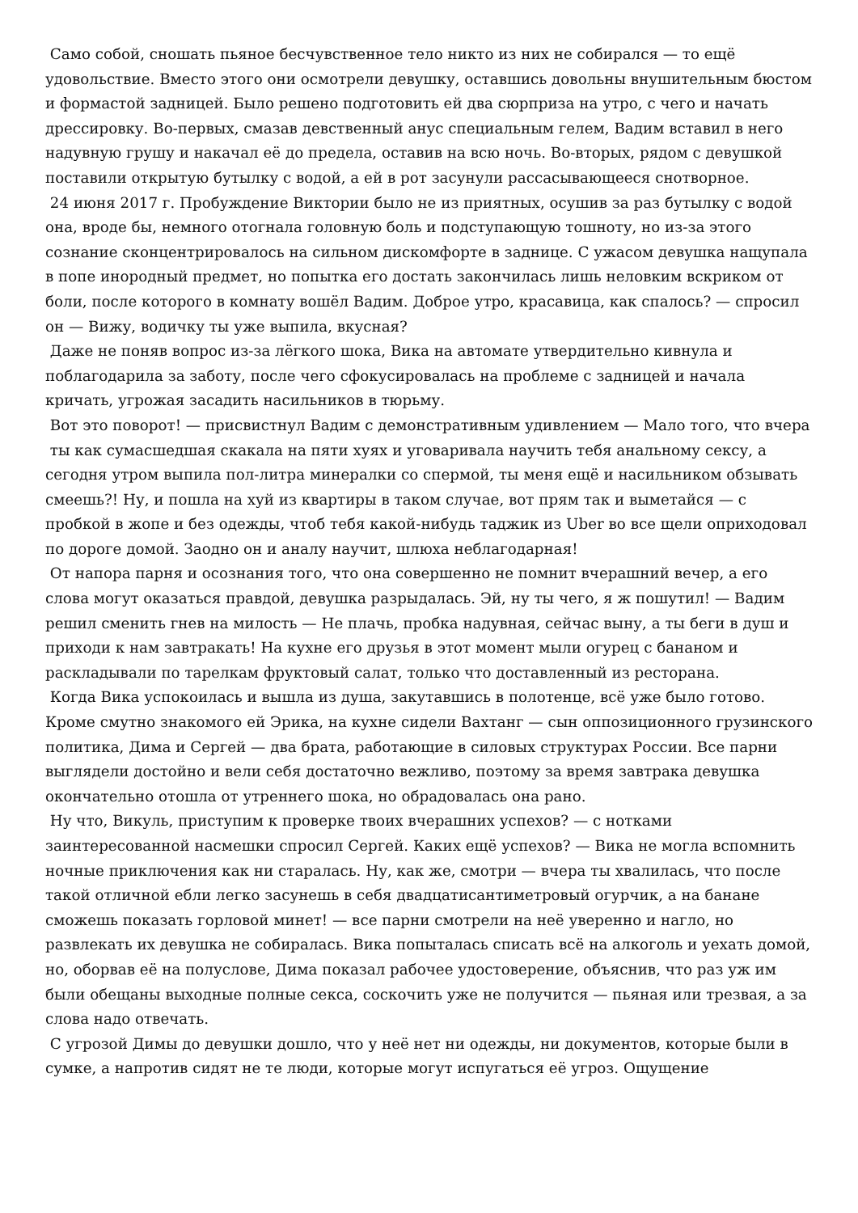Само собой, сношать пьяное бесчувственное тело никто из них не собирался — то ещё удовольствие. Вместо этого они осмотрели девушку, оставшись довольны внушительным бюстом и формастой задницей. Было решено подготовить ей два сюрприза на утро, с чего и начать дрессировку. Во-первых, смазав девственный анус специальным гелем, Вадим вставил в него надувную грушу и накачал её до предела, оставив на всю ночь. Во-вторых, рядом с девушкой поставили открытую бутылку с водой, а ей в рот засунули рассасывающееся снотворное.
24 июня 2017 г. Пробуждение Виктории было не из приятных, осушив за раз бутылку с водой она, вроде бы, немного отогнала головную боль и подступающую тошноту, но из-за этого сознание сконцентрировалось на сильном дискомфорте в заднице. С ужасом девушка нащупала в попе инородный предмет, но попытка его достать закончилась лишь неловким вскриком от боли, после которого в комнату вошёл Вадим. Доброе утро, красавица, как спалось? — спросил он — Вижу, водичку ты уже выпила, вкусная?
Даже не поняв вопрос из-за лёгкого шока, Вика на автомате утвердительно кивнула и поблагодарила за заботу, после чего сфокусировалась на проблеме с задницей и начала кричать, угрожая засадить насильников в тюрьму.
Вот это поворот! — присвистнул Вадим с демонстративным удивлением — Мало того, что вчера
ты как сумасшедшая скакала на пяти хуях и уговаривала научить тебя анальному сексу, а сегодня утром выпила пол-литра минералки со спермой, ты меня ещё и насильником обзывать смеешь?! Ну, и пошла на хуй из квартиры в таком случае, вот прям так и выметайся — с пробкой в жопе и без одежды, чтоб тебя какой-нибудь таджик из Uber во все щели оприходовал по дороге домой. Заодно он и аналу научит, шлюха неблагодарная!
От напора парня и осознания того, что она совершенно не помнит вчерашний вечер, а его слова могут оказаться правдой, девушка разрыдалась. Эй, ну ты чего, я ж пошутил! — Вадим решил сменить гнев на милость — Не плачь, пробка надувная, сейчас выну, а ты беги в душ и приходи к нам завтракать! На кухне его друзья в этот момент мыли огурец с бананом и раскладывали по тарелкам фруктовый салат, только что доставленный из ресторана.
Когда Вика успокоилась и вышла из душа, закутавшись в полотенце, всё уже было готово. Кроме смутно знакомого ей Эрика, на кухне сидели Вахтанг — сын оппозиционного грузинского политика, Дима и Сергей — два брата, работающие в силовых структурах России. Все парни выглядели достойно и вели себя достаточно вежливо, поэтому за время завтрака девушка окончательно отошла от утреннего шока, но обрадовалась она рано.
Ну что, Викуль, приступим к проверке твоих вчерашних успехов? — с нотками заинтересованной насмешки спросил Сергей. Каких ещё успехов? — Вика не могла вспомнить ночные приключения как ни старалась. Ну, как же, смотри — вчера ты хвалилась, что после такой отличной ебли легко засунешь в себя двадцатисантиметровый огурчик, а на банане сможешь показать горловой минет! — все парни смотрели на неё уверенно и нагло, но развлекать их девушка не собиралась. Вика попыталась списать всё на алкоголь и уехать домой, но, оборвав её на полуслове, Дима показал рабочее удостоверение, объяснив, что раз уж им были обещаны выходные полные секса, соскочить уже не получится — пьяная или трезвая, а за слова надо отвечать.
С угрозой Димы до девушки дошло, что у неё нет ни одежды, ни документов, которые были в сумке, а напротив сидят не те люди, которые могут испугаться её угроз. Ощущение